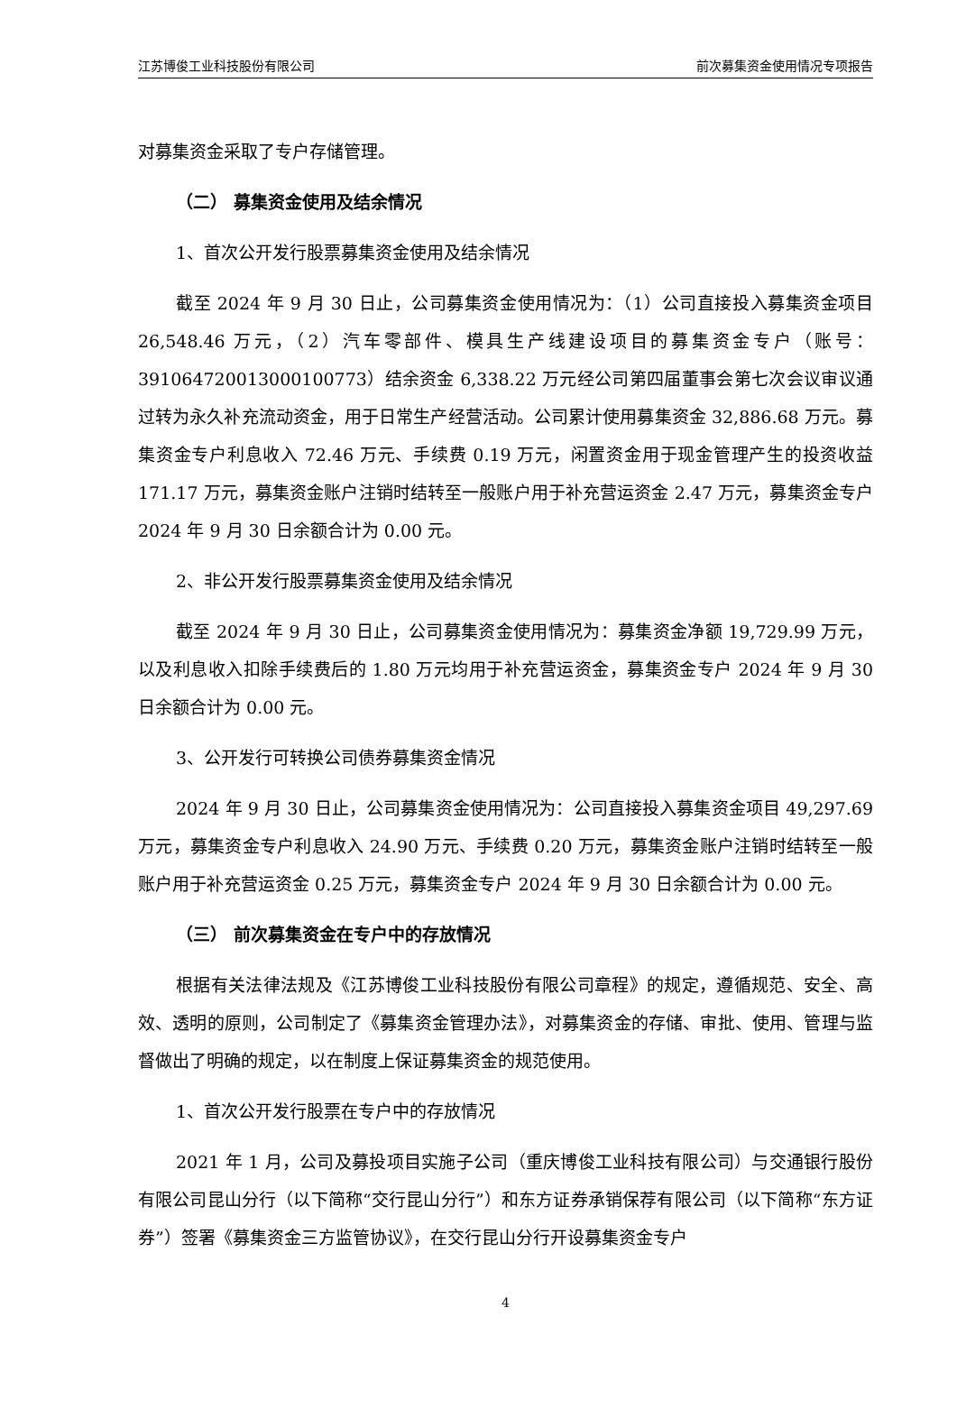江苏博俊工业科技股份有限公司 前次募集资金使用情况专项报告
对募集资金采取了专户存储管理。
（二） 募集资金使用及结余情况
1、首次公开发行股票募集资金使用及结余情况
截至 2024 年 9 月 30 日止，公司募集资金使用情况为：（1）公司直接投入募集资金项目 26,548.46 万元，（2）汽车零部件、模具生产线建设项目的募集资金专户（账号：391064720013000100773）结余资金 6,338.22 万元经公司第四届董事会第七次会议审议通过转为永久补充流动资金，用于日常生产经营活动。公司累计使用募集资金 32,886.68 万元。募集资金专户利息收入 72.46 万元、手续费 0.19 万元，闲置资金用于现金管理产生的投资收益 171.17 万元，募集资金账户注销时结转至一般账户用于补充营运资金 2.47 万元，募集资金专户 2024 年 9 月 30 日余额合计为 0.00 元。
2、非公开发行股票募集资金使用及结余情况
截至 2024 年 9 月 30 日止，公司募集资金使用情况为：募集资金净额 19,729.99 万元，以及利息收入扣除手续费后的 1.80 万元均用于补充营运资金，募集资金专户 2024 年 9 月 30 日余额合计为 0.00 元。
3、公开发行可转换公司债券募集资金情况
2024 年 9 月 30 日止，公司募集资金使用情况为：公司直接投入募集资金项目 49,297.69 万元，募集资金专户利息收入 24.90 万元、手续费 0.20 万元，募集资金账户注销时结转至一般账户用于补充营运资金 0.25 万元，募集资金专户 2024 年 9 月 30 日余额合计为 0.00 元。
（三） 前次募集资金在专户中的存放情况
根据有关法律法规及《江苏博俊工业科技股份有限公司章程》的规定，遵循规范、安全、高效、透明的原则，公司制定了《募集资金管理办法》，对募集资金的存储、审批、使用、管理与监督做出了明确的规定，以在制度上保证募集资金的规范使用。
1、首次公开发行股票在专户中的存放情况
2021 年 1 月，公司及募投项目实施子公司（重庆博俊工业科技有限公司）与交通银行股份有限公司昆山分行（以下简称“交行昆山分行”）和东方证券承销保荐有限公司（以下简称“东方证券”）签署《募集资金三方监管协议》，在交行昆山分行开设募集资金专户
4